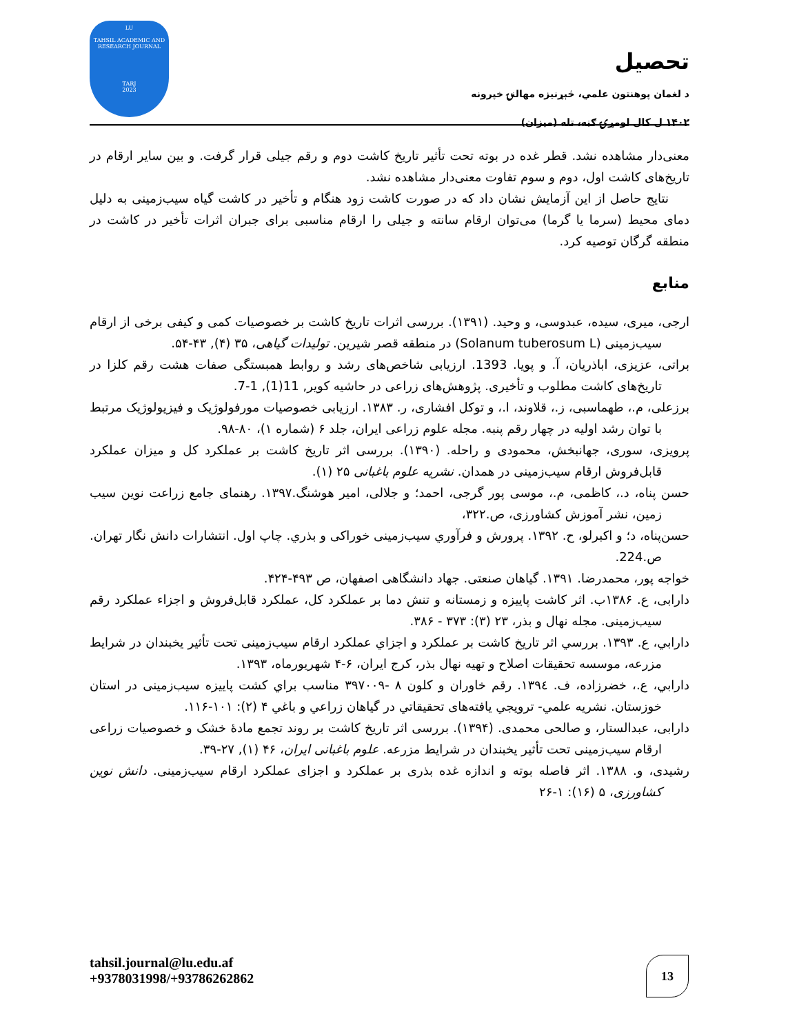LU
TAHSIL ACADEMIC AND
RESEARCH JOURNAL
TARJ
2023
تحصیل
د لغمان پوهنتون علمي، څېړنیزه مهالنۍ خپرونه
۱۴۰۲ ل کال لومړۍ ګڼه، تله (میزان)
معنی‌دار مشاهده نشد. قطر غده در بوته تحت تأثیر تاریخ کاشت دوم و رقم جیلی قرار گرفت. و بین سایر ارقام در تاریخ‌های کاشت اول، دوم و سوم تفاوت معنی‌دار مشاهده نشد.
نتایج حاصل از این آزمایش نشان داد که در صورت کاشت زود هنگام و تأخیر در کاشت گیاه سیب‌زمینی به دلیل دمای محیط (سرما یا گرما) می‌توان ارقام سانته و جیلی را ارقام مناسبی برای جبران اثرات تأخیر در کاشت در منطقه گرگان توصیه کرد.
منابع
ارجی، میری، سیده، عبدوسی، و وحید. (۱۳۹۱). بررسی اثرات تاریخ کاشت بر خصوصیات کمی و کیفی برخی از ارقام سیب‌زمینی (Solanum tuberosum L) در منطقه قصر شیرین. تولیدات گیاهی، ۳۵ (۴), ۴۳-۵۴.
براتی، عزیزی، اباذریان، آ. و پویا. 1393. ارزیابی شاخص‌های رشد و روابط همبستگی صفات هشت رقم کلزا در تاریخ‌های کاشت مطلوب و تأخیری. پژوهش‌های زراعی در حاشیه کویر, 11(1), 1-7.
برزعلی، م.، طهماسبی، ز.، قلاوند، ا.، و توکل افشاری، ر. ۱۳۸۳. ارزیابی خصوصیات مورفولوژیک و فیزیولوژیک مرتبط با توان رشد اولیه در چهار رقم پنبه. مجله علوم زراعی ایران، جلد ۶ (شماره ۱)، ۸۰-۹۸.
پرویزی، سوری، جهانبخش، محمودی و راحله. (۱۳۹۰). بررسی اثر تاریخ کاشت بر عملکرد کل و میزان عملکرد قابل‌فروش ارقام سیب‌زمینی در همدان. نشریه علوم باغبانی ۲۵ (۱).
حسن پناه، د.، کاظمی، م.، موسی پور گرجی، احمد؛ و جلالی، امیر هوشنگ.۱۳۹۷. رهنمای جامع زراعت نوین سیب زمین، نشر آموزش کشاورزی، ص.۳۲۲،
حسن‌پناه، د؛ و اکبرلو، ح. ۱۳۹۲. پرورش و فرآوري سیب‌زمینی خوراکی و بذري. چاپ اول. انتشارات دانش نگار تهران. ص.224.
خواجه پور، محمدرضا. ۱۳۹۱. گیاهان صنعتی. جهاد دانشگاهی اصفهان، ص ۴۹۳-۴۲۴.
دارابی، ع. ۱۳۸۶ب. اثر کاشت پاییزه و زمستانه و تنش دما بر عملکرد کل، عملکرد قابل‌فروش و اجزاء عملکرد رقم سیب‌زمینی. مجله نهال و بذر، ۲۳ (۳): ۳۷۳ - ۳۸۶.
دارابي، ع. ۱۳۹۳. بررسي اثر تاریخ کاشت بر عملکرد و اجزاي عملکرد ارقام سیب‌زمینی تحت تأثیر یخبندان در شرایط مزرعه، موسسه تحقیقات اصلاح و تهیه نهال بذر، کرج ایران، ۶-۴ شهریورماه، ۱۳۹۳.
دارابي، ع.، خضرزاده، ف. ١٣٩٤. رقم خاوران و کلون ۸ -۳۹۷۰۰۹ مناسب براي کشت پاییزه سیب‌زمینی در استان خوزستان. نشریه علمي- ترویجي یافته‌های تحقیقاتي در گیاهان زراعي و باغي ۴ (۲): ۱۰۱-۱۱۶.
دارابی، عبدالستار، و صالحی محمدی. (۱۳۹۴). بررسی اثر تاریخ کاشت بر روند تجمع مادۀ خشک و خصوصیات زراعی ارقام سیب‌زمینی تحت تأثیر یخبندان در شرایط مزرعه. علوم باغبانی ایران، ۴۶ (۱), ۲۷-۳۹.
رشیدی، و. ۱۳۸۸. اثر فاصله بوته و اندازه غده بذری بر عملکرد و اجزای عملکرد ارقام سیب‌زمینی. دانش نوین کشاورزی، ۵ (۱۶): ۱-۲۶
tahsil.journal@lu.edu.af
+9378031998/+93786262862
13